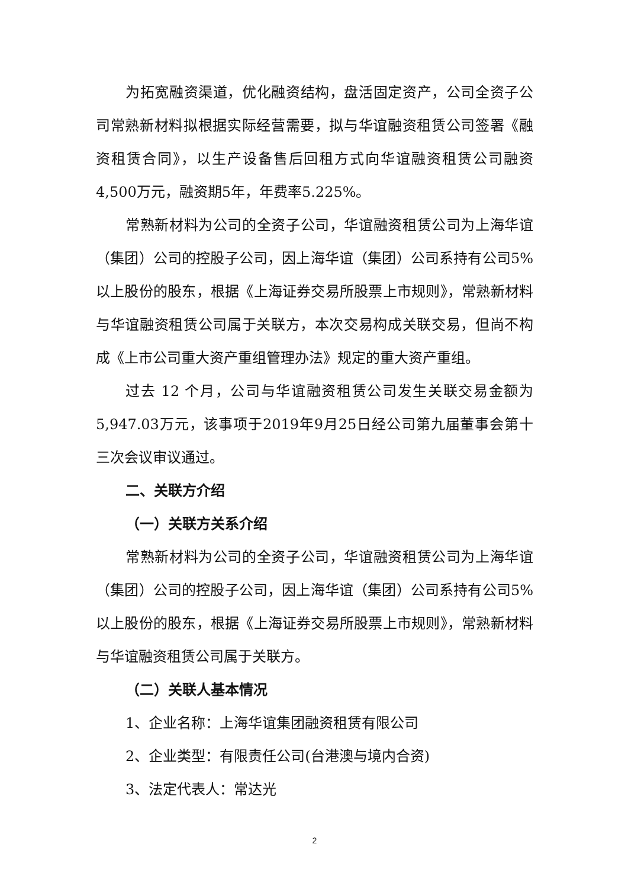为拓宽融资渠道，优化融资结构，盘活固定资产，公司全资子公司常熟新材料拟根据实际经营需要，拟与华谊融资租赁公司签署《融资租赁合同》，以生产设备售后回租方式向华谊融资租赁公司融资4,500万元，融资期5年，年费率5.225%。
常熟新材料为公司的全资子公司，华谊融资租赁公司为上海华谊（集团）公司的控股子公司，因上海华谊（集团）公司系持有公司5%以上股份的股东，根据《上海证券交易所股票上市规则》，常熟新材料与华谊融资租赁公司属于关联方，本次交易构成关联交易，但尚不构成《上市公司重大资产重组管理办法》规定的重大资产重组。
过去 12 个月，公司与华谊融资租赁公司发生关联交易金额为5,947.03万元，该事项于2019年9月25日经公司第九届董事会第十三次会议审议通过。
二、关联方介绍
（一）关联方关系介绍
常熟新材料为公司的全资子公司，华谊融资租赁公司为上海华谊（集团）公司的控股子公司，因上海华谊（集团）公司系持有公司5%以上股份的股东，根据《上海证券交易所股票上市规则》，常熟新材料与华谊融资租赁公司属于关联方。
（二）关联人基本情况
1、企业名称：上海华谊集团融资租赁有限公司
2、企业类型：有限责任公司(台港澳与境内合资)
3、法定代表人：常达光
2